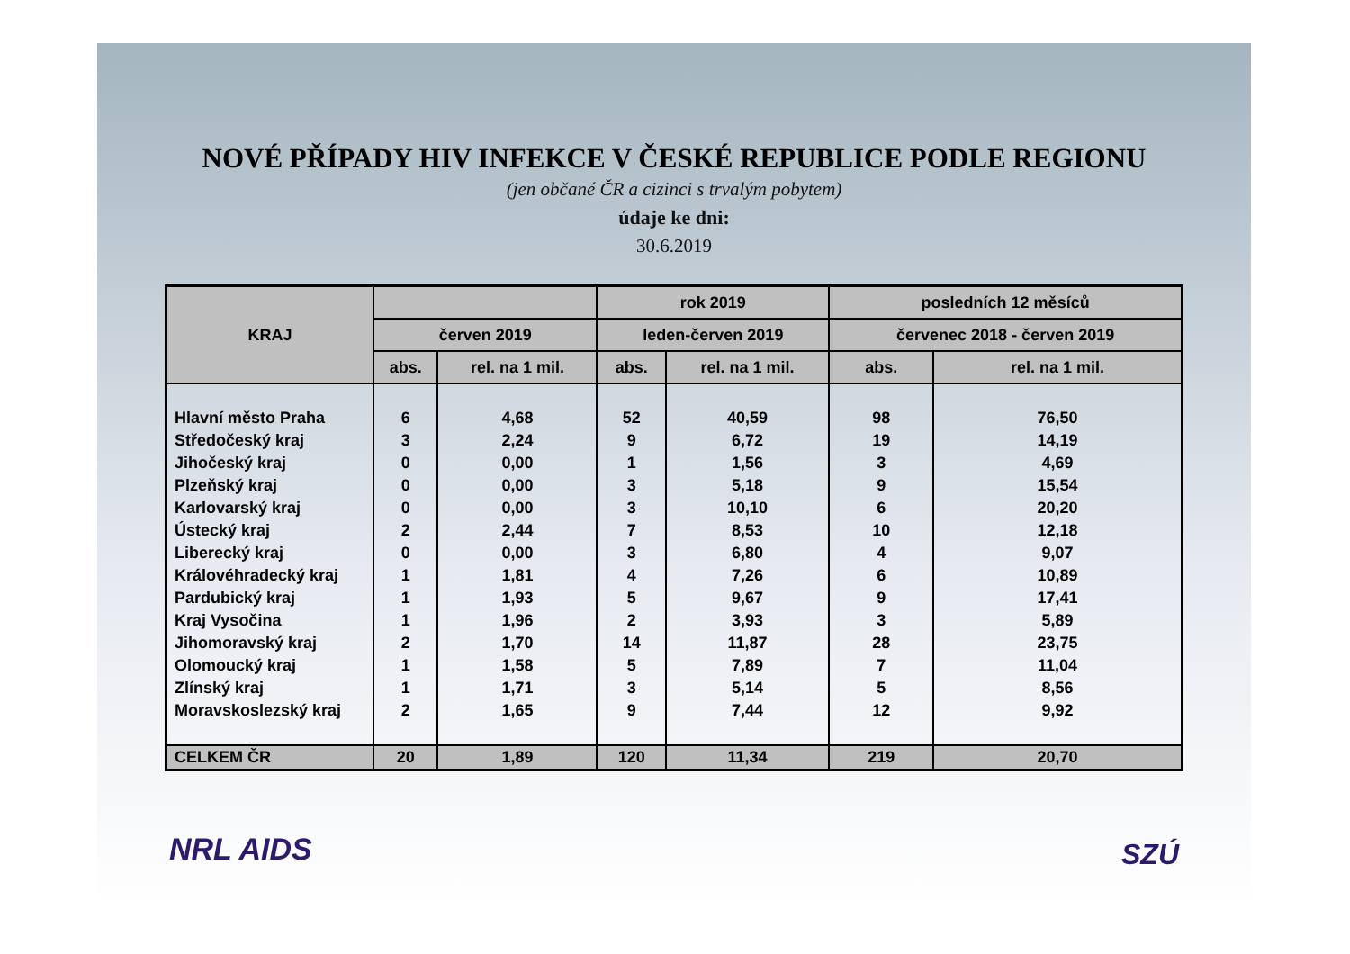NOVÉ PŘÍPADY HIV INFEKCE V ČESKÉ REPUBLICE PODLE REGIONU
(jen občané ČR a cizinci s trvalým pobytem)
údaje ke dni:
30.6.2019
| KRAJ | | | rok 2019 | | posledních 12 měsíců | |
| --- | --- | --- | --- | --- | --- | --- |
| | červen 2019 | | leden-červen 2019 | | červenec 2018 - červen 2019 | |
| | abs. | rel. na 1 mil. | abs. | rel. na 1 mil. | abs. | rel. na 1 mil. |
| Hlavní město Praha | 6 | 4,68 | 52 | 40,59 | 98 | 76,50 |
| Středočeský kraj | 3 | 2,24 | 9 | 6,72 | 19 | 14,19 |
| Jihočeský kraj | 0 | 0,00 | 1 | 1,56 | 3 | 4,69 |
| Plzeňský kraj | 0 | 0,00 | 3 | 5,18 | 9 | 15,54 |
| Karlovarský kraj | 0 | 0,00 | 3 | 10,10 | 6 | 20,20 |
| Ústecký kraj | 2 | 2,44 | 7 | 8,53 | 10 | 12,18 |
| Liberecký kraj | 0 | 0,00 | 3 | 6,80 | 4 | 9,07 |
| Královéhradecký kraj | 1 | 1,81 | 4 | 7,26 | 6 | 10,89 |
| Pardubický kraj | 1 | 1,93 | 5 | 9,67 | 9 | 17,41 |
| Kraj Vysočina | 1 | 1,96 | 2 | 3,93 | 3 | 5,89 |
| Jihomoravský kraj | 2 | 1,70 | 14 | 11,87 | 28 | 23,75 |
| Olomoucký kraj | 1 | 1,58 | 5 | 7,89 | 7 | 11,04 |
| Zlínský kraj | 1 | 1,71 | 3 | 5,14 | 5 | 8,56 |
| Moravskoslezský kraj | 2 | 1,65 | 9 | 7,44 | 12 | 9,92 |
| CELKEM ČR | 20 | 1,89 | 120 | 11,34 | 219 | 20,70 |
NRL AIDS SZÚ